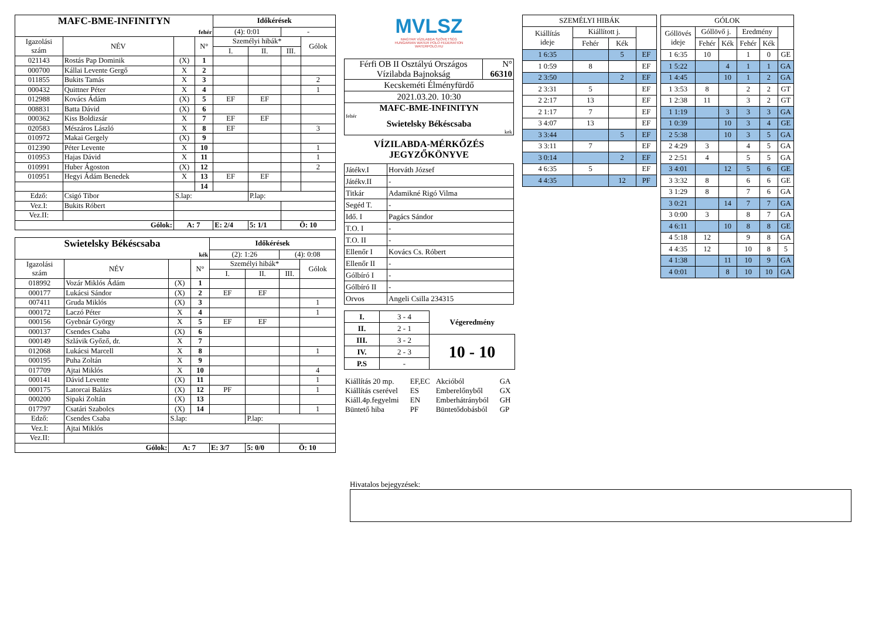| MAFC-BME-INFINITYN | | | | Időkérések | | | |
| fehér | | | | (4): 0:01 | | - | |
| Igazolási szám | NÉV | | N° | Személyi hibák* | | | Gólok |
| | | | | I. | II. | III. | |
| 021143 | Rostás Pap Dominik | (X) | 1 | | | | |
| 000700 | Kállai Levente Gergő | X | 2 | | | | |
| 011855 | Bukits Tamás | X | 3 | | | | 2 |
| 000432 | Quittner Péter | X | 4 | | | | 1 |
| 012988 | Kovács Ádám | (X) | 5 | EF | EF | | |
| 008831 | Batta Dávid | (X) | 6 | | | | |
| 000362 | Kiss Boldizsár | X | 7 | EF | EF | | |
| 020583 | Mészáros László | X | 8 | EF | | | 3 |
| 010972 | Makai Gergely | (X) | 9 | | | | |
| 012390 | Péter Levente | X | 10 | | | | 1 |
| 010953 | Hajas Dávid | X | 11 | | | | 1 |
| 010991 | Huber Ágoston | (X) | 12 | | | | 2 |
| 010951 | Hegyi Ádám Benedek | X | 13 | EF | EF | | |
| | | | 14 | | | | |
| Edző: | Csigó Tibor | S.lap: | | | P.lap: | | |
| Vez.I: | Bukits Róbert | | | | | | |
| Vez.II: | | | | | | | |
| Gólok: | | A: 7 | | E: 2/4 | 5: 1/1 | Ö: 10 | |
| Swietelsky Békéscsaba | | | | Időkérések | | | |
| kék | | | | (2): 1:26 | | (4): 0:08 | |
| Igazolási szám | NÉV | | N° | Személyi hibák* | | | Gólok |
| | | | | I. | II. | III. | |
| 018992 | Vozár Miklós Ádám | (X) | 1 | | | | |
| 000177 | Lukácsi Sándor | (X) | 2 | EF | EF | | |
| 007411 | Gruda Miklós | (X) | 3 | | | | 1 |
| 000172 | Laczó Péter | X | 4 | | | | 1 |
| 000156 | Gyebnár György | X | 5 | EF | EF | | |
| 000137 | Csendes Csaba | (X) | 6 | | | | |
| 000149 | Szlávik Győző, dr. | X | 7 | | | | |
| 012068 | Lukácsi Marcell | X | 8 | | | | 1 |
| 000195 | Puha Zoltán | X | 9 | | | | |
| 017709 | Ajtai Miklós | X | 10 | | | | 4 |
| 000141 | Dávid Levente | (X) | 11 | | | | 1 |
| 000175 | Latorcai Balázs | (X) | 12 | PF | | | 1 |
| 000200 | Sipaki Zoltán | (X) | 13 | | | | |
| 017797 | Csatári Szabolcs | (X) | 14 | | | | 1 |
| Edző: | Csendes Csaba | S.lap: | | | P.lap: | | |
| Vez.I: | Ajtai Miklós | | | | | | |
| Vez.II: | | | | | | | |
| Gólok: | | A: 7 | | E: 3/7 | 5: 0/0 | Ö: 10 | |
MVLSZ
MAGYAR VÍZILABDA SZÖVETSÉG
HUNGARIAN WATER POLO FEDERATION
WATERPOLO.HU
| Férfi OB II Osztályú Országos Vízilabda Bajnokság | N° 66310 |
| Kecskeméti Élményfürdő | |
| 2021.03.20. 10:30 | |
| MAFC-BME-INFINITYN fehér | |
| Swietelsky Békéscsaba kek | |
VÍZILABDA-MÉRKŐZÉS
JEGYZŐKÖNYVE
| Játékv.I | Horváth József |
| Játékv.II | - |
| Titkár | Adamikné Rigó Vilma |
| Segéd T. | - |
| Idő. I | Pagács Sándor |
| T.O. I | - |
| T.O. II | - |
| Ellenőr I | Kovács Cs. Róbert |
| Ellenőr II | - |
| Gólbíró I | - |
| Gólbíró II | - |
| Orvos | Angeli Csilla 234315 |
| I. | 3 - 4 | Végeredmény |
| II. | 2 - 1 | |
| III. | 3 - 2 | 10 - 10 |
| IV. | 2 - 3 | |
| P.S | - | |
| Kiállítás 20 mp. | EF,EC | Akcióból | GA |
| Kiállítás cserével | ES | Emberelőnyből | GX |
| Kiáll.4p.fegyelmi | EN | Emberhátrányból | GH |
| Büntető hiba | PF | Büntetődobásból | GP |
| SZEMÉLYI HIBÁK | | | |
| Kiállítás ideje | Kiállított j. | | |
| | Fehér | Kék | |
| 1 6:35 | | 5 | EF |
| 1 0:59 | 8 | | EF |
| 2 3:50 | | 2 | EF |
| 2 3:31 | 5 | | EF |
| 2 2:17 | 13 | | EF |
| 2 1:17 | 7 | | EF |
| 3 4:07 | 13 | | EF |
| 3 3:44 | | 5 | EF |
| 3 3:11 | 7 | | EF |
| 3 0:14 | | 2 | EF |
| 4 6:35 | 5 | | EF |
| 4 4:35 | | 12 | PF |
| GÓLOK | | | | | |
| Góllövés ideje | Góllövő j. | | Eredmény | | |
| | Fehér | Kék | Fehér | Kék | |
| 1 6:35 | 10 | | 1 | 0 | GE |
| 1 5:22 | | 4 | 1 | 1 | GA |
| 1 4:45 | | 10 | 1 | 2 | GA |
| 1 3:53 | 8 | | 2 | 2 | GT |
| 1 2:38 | 11 | | 3 | 2 | GT |
| 1 1:19 | | 3 | 3 | 3 | GA |
| 1 0:39 | | 10 | 3 | 4 | GE |
| 2 5:38 | | 10 | 3 | 5 | GA |
| 2 4:29 | 3 | | 4 | 5 | GA |
| 2 2:51 | 4 | | 5 | 5 | GA |
| 3 4:01 | | 12 | 5 | 6 | GE |
| 3 3:32 | 8 | | 6 | 6 | GE |
| 3 1:29 | 8 | | 7 | 6 | GA |
| 3 0:21 | | 14 | 7 | 7 | GA |
| 3 0:00 | 3 | | 8 | 7 | GA |
| 4 6:11 | | 10 | 8 | 8 | GE |
| 4 5:18 | 12 | | 9 | 8 | GA |
| 4 4:35 | 12 | | 10 | 8 | 5 |
| 4 1:38 | | 11 | 10 | 9 | GA |
| 4 0:01 | | 8 | 10 | 10 | GA |
Hivatalos bejegyzések: